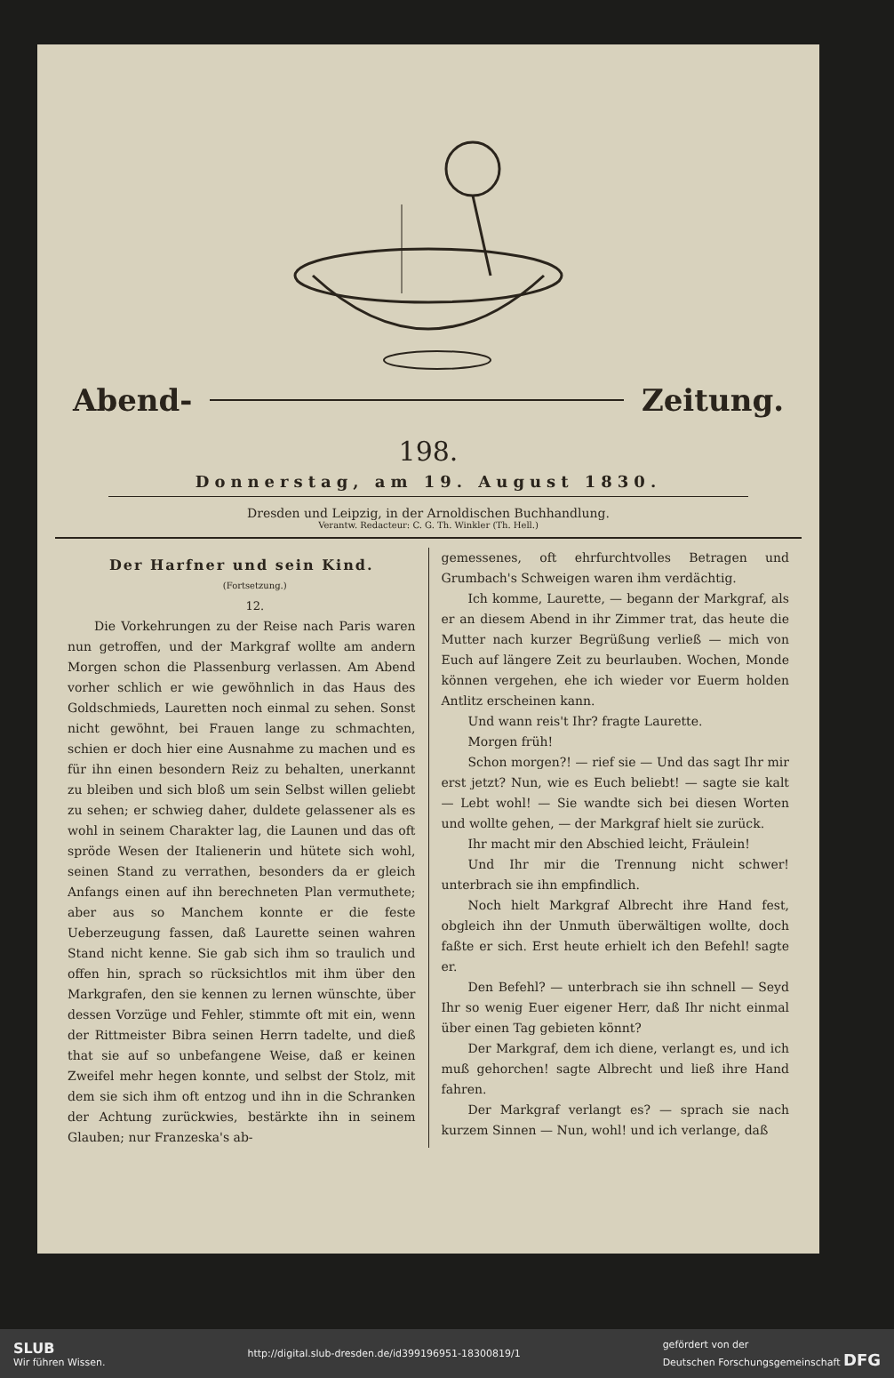Abend- Zeitung.
198.
Donnerstag, am 19. August 1830.
Dresden und Leipzig, in der Arnoldischen Buchhandlung.
Verantw. Redacteur: C. G. Th. Winkler (Th. Hell.)
Der Harfner und sein Kind.
(Fortsetzung.)
12.
Die Vorkehrungen zu der Reise nach Paris waren nun getroffen, und der Markgraf wollte am andern Morgen schon die Plassenburg verlassen. Am Abend vorher schlich er wie gewöhnlich in das Haus des Goldschmieds, Lauretten noch einmal zu sehen. Sonst nicht gewöhnt, bei Frauen lange zu schmachten, schien er doch hier eine Ausnahme zu machen und es für ihn einen besondern Reiz zu behalten, unerkannt zu bleiben und sich bloß um sein Selbst willen geliebt zu sehen; er schwieg daher, duldete gelassener als es wohl in seinem Charakter lag, die Launen und das oft spröde Wesen der Italienerin und hütete sich wohl, seinen Stand zu verrathen, besonders da er gleich Anfangs einen auf ihn berechneten Plan vermuthete; aber aus so Manchem konnte er die feste Ueberzeugung fassen, daß Laurette seinen wahren Stand nicht kenne. Sie gab sich ihm so traulich und offen hin, sprach so rücksichtlos mit ihm über den Markgrafen, den sie kennen zu lernen wünschte, über dessen Vorzüge und Fehler, stimmte oft mit ein, wenn der Rittmeister Bibra seinen Herrn tadelte, und dieß that sie auf so unbefangene Weise, daß er keinen Zweifel mehr hegen konnte, und selbst der Stolz, mit dem sie sich ihm oft entzog und ihn in die Schranken der Achtung zurückwies, bestärkte ihn in seinem Glauben; nur Franzeska's ab-
gemessenes, oft ehrfurchtvolles Betragen und Grumbach's Schweigen waren ihm verdächtig.
Ich komme, Laurette, — begann der Markgraf, als er an diesem Abend in ihr Zimmer trat, das heute die Mutter nach kurzer Begrüßung verließ — mich von Euch auf längere Zeit zu beurlauben. Wochen, Monde können vergehen, ehe ich wieder vor Euerm holden Antlitz erscheinen kann.
Und wann reis't Ihr? fragte Laurette.
Morgen früh!
Schon morgen?! — rief sie — Und das sagt Ihr mir erst jetzt? Nun, wie es Euch beliebt! — sagte sie kalt — Lebt wohl! — Sie wandte sich bei diesen Worten und wollte gehen, — der Markgraf hielt sie zurück.
Ihr macht mir den Abschied leicht, Fräulein!
Und Ihr mir die Trennung nicht schwer! unterbrach sie ihn empfindlich.
Noch hielt Markgraf Albrecht ihre Hand fest, obgleich ihn der Unmuth überwältigen wollte, doch faßte er sich. Erst heute erhielt ich den Befehl! sagte er.
Den Befehl? — unterbrach sie ihn schnell — Seyd Ihr so wenig Euer eigener Herr, daß Ihr nicht einmal über einen Tag gebieten könnt?
Der Markgraf, dem ich diene, verlangt es, und ich muß gehorchen! sagte Albrecht und ließ ihre Hand fahren.
Der Markgraf verlangt es? — sprach sie nach kurzem Sinnen — Nun, wohl! und ich verlange, daß
SLUB
Wir führen Wissen. http://digital.slub-dresden.de/id399196951-18300819/1 gefördert von der
Deutschen Forschungsgemeinschaft DFG